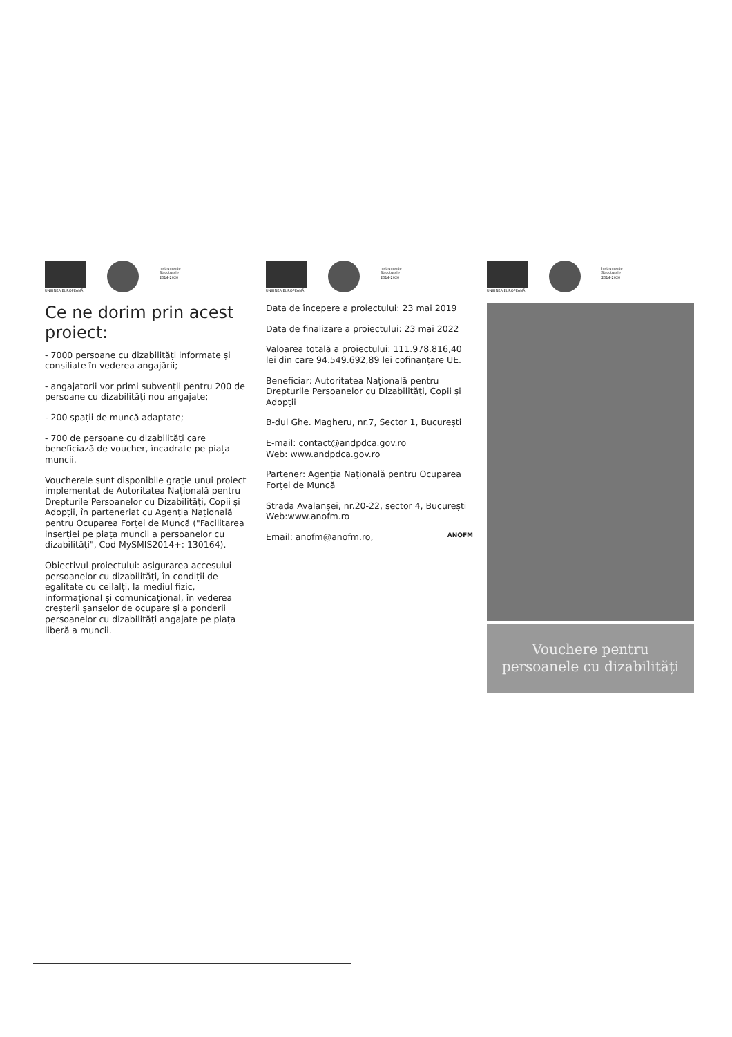UNIUNEA EUROPEANĂ
Instrumente Structurale 2014-2020
Ce ne dorim prin acest proiect:
- 7000 persoane cu dizabilități informate și consiliate în vederea angajării;
- angajatorii vor primi subvenții pentru 200 de persoane cu dizabilități nou angajate;
- 200 spații de muncă adaptate;
- 700 de persoane cu dizabilități care beneficiază de voucher, încadrate pe piața muncii.
Voucherele sunt disponibile grație unui proiect implementat de Autoritatea Națională pentru Drepturile Persoanelor cu Dizabilități, Copii și Adopții, în parteneriat cu Agenția Națională pentru Ocuparea Forței de Muncă ("Facilitarea inserției pe piața muncii a persoanelor cu dizabilități", Cod MySMIS2014+: 130164).
Obiectivul proiectului: asigurarea accesului persoanelor cu dizabilități, în condiții de egalitate cu ceilalți, la mediul fizic, informațional și comunicațional, în vederea creșterii șanselor de ocupare și a ponderii persoanelor cu dizabilități angajate pe piața liberă a muncii.
UNIUNEA EUROPEANĂ
Instrumente Structurale 2014-2020
Data de începere a proiectului: 23 mai 2019
Data de finalizare a proiectului: 23 mai 2022
Valoarea totală a proiectului: 111.978.816,40 lei din care 94.549.692,89 lei cofinanțare UE.
Beneficiar: Autoritatea Națională pentru Drepturile Persoanelor cu Dizabilități, Copii și Adopții
B-dul Ghe. Magheru, nr.7, Sector 1, București
E-mail: contact@andpdca.gov.ro
Web: www.andpdca.gov.ro
Partener: Agenția Națională pentru Ocuparea Forței de Muncă
Strada Avalanșei, nr.20-22, sector 4, București
Web:www.anofm.ro
Email: anofm@anofm.ro, ANOFM
UNIUNEA EUROPEANĂ
Instrumente Structurale 2014-2020
Vouchere pentru persoanele cu dizabilități